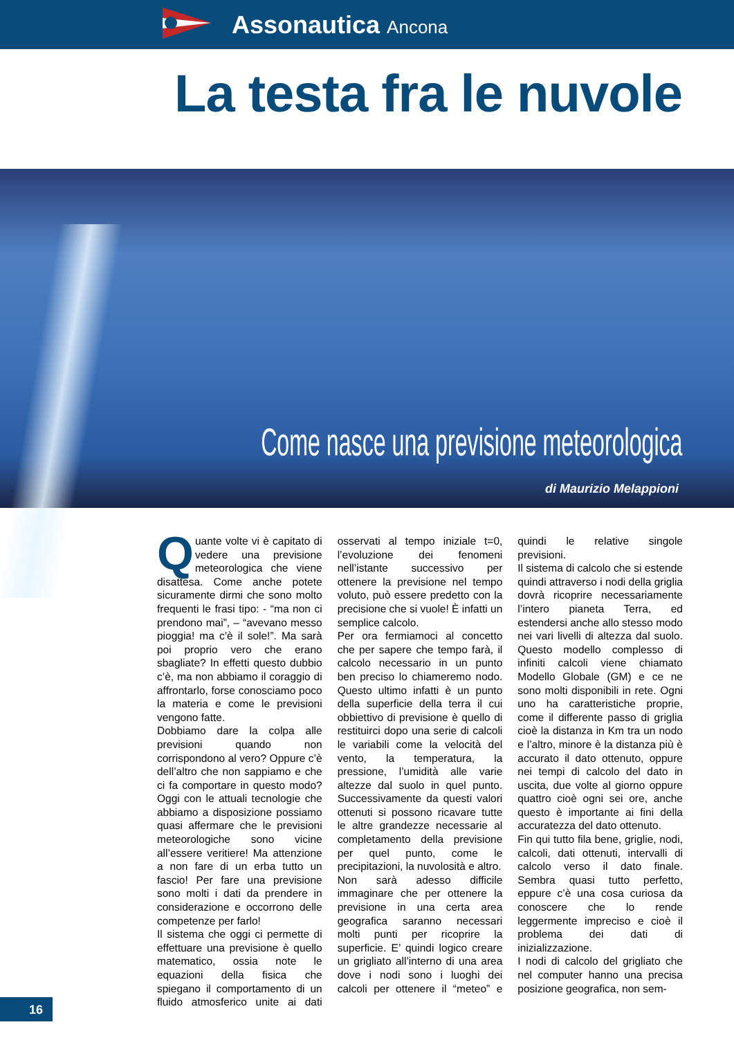Assonautica Ancona
La testa fra le nuvole
Come nasce una previsione meteorologica
di Maurizio Melappioni
Quante volte vi è capitato di vedere una previsione meteorologica che viene disattesa. Come anche potete sicuramente dirmi che sono molto frequenti le frasi tipo: - “ma non ci prendono mai”, – “avevano messo pioggia! ma c’è il sole!”. Ma sarà poi proprio vero che erano sbagliate? In effetti questo dubbio c’è, ma non abbiamo il coraggio di affrontarlo, forse conosciamo poco la materia e come le previsioni vengono fatte.
Dobbiamo dare la colpa alle previsioni quando non corrispondono al vero? Oppure c’è dell’altro che non sappiamo e che ci fa comportare in questo modo? Oggi con le attuali tecnologie che abbiamo a disposizione possiamo quasi affermare che le previsioni meteorologiche sono vicine all’essere veritiere! Ma attenzione a non fare di un erba tutto un fascio! Per fare una previsione sono molti i dati da prendere in considerazione e occorrono delle competenze per farlo!
Il sistema che oggi ci permette di effettuare una previsione è quello matematico, ossia note le equazioni della fisica che spiegano il comportamento di un fluido atmosferico unite ai dati osservati al tempo iniziale t=0, l’evoluzione dei fenomeni nell’istante successivo per ottenere la previsione nel tempo voluto, può essere predetto con la precisione che si vuole! È infatti un semplice calcolo.
Per ora fermiamoci al concetto che per sapere che tempo farà, il calcolo necessario in un punto ben preciso lo chiameremo nodo. Questo ultimo infatti è un punto della superficie della terra il cui obbiettivo di previsione è quello di restituirci dopo una serie di calcoli le variabili come la velocità del vento, la temperatura, la pressione, l’umidità alle varie altezze dal suolo in quel punto. Successivamente da questi valori ottenuti si possono ricavare tutte le altre grandezze necessarie al completamento della previsione per quel punto, come le precipitazioni, la nuvolosità e altro.
Non sarà adesso difficile immaginare che per ottenere la previsione in una certa area geografica saranno necessari molti punti per ricoprire la superficie. E’ quindi logico creare un grigliato all’interno di una area dove i nodi sono i luoghi dei calcoli per ottenere il “meteo” e quindi le relative singole previsioni.
Il sistema di calcolo che si estende quindi attraverso i nodi della griglia dovrà ricoprire necessariamente l’intero pianeta Terra, ed estendersi anche allo stesso modo nei vari livelli di altezza dal suolo. Questo modello complesso di infiniti calcoli viene chiamato Modello Globale (GM) e ce ne sono molti disponibili in rete. Ogni uno ha caratteristiche proprie, come il differente passo di griglia cioè la distanza in Km tra un nodo e l’altro, minore è la distanza più è accurato il dato ottenuto, oppure nei tempi di calcolo del dato in uscita, due volte al giorno oppure quattro cioè ogni sei ore, anche questo è importante ai fini della accuratezza del dato ottenuto.
Fin qui tutto fila bene, griglie, nodi, calcoli, dati ottenuti, intervalli di calcolo verso il dato finale. Sembra quasi tutto perfetto, eppure c’è una cosa curiosa da conoscere che lo rende leggermente impreciso e cioè il problema dei dati di inizializzazione.
I nodi di calcolo del grigliato che nel computer hanno una precisa posizione geografica, non sem-
16